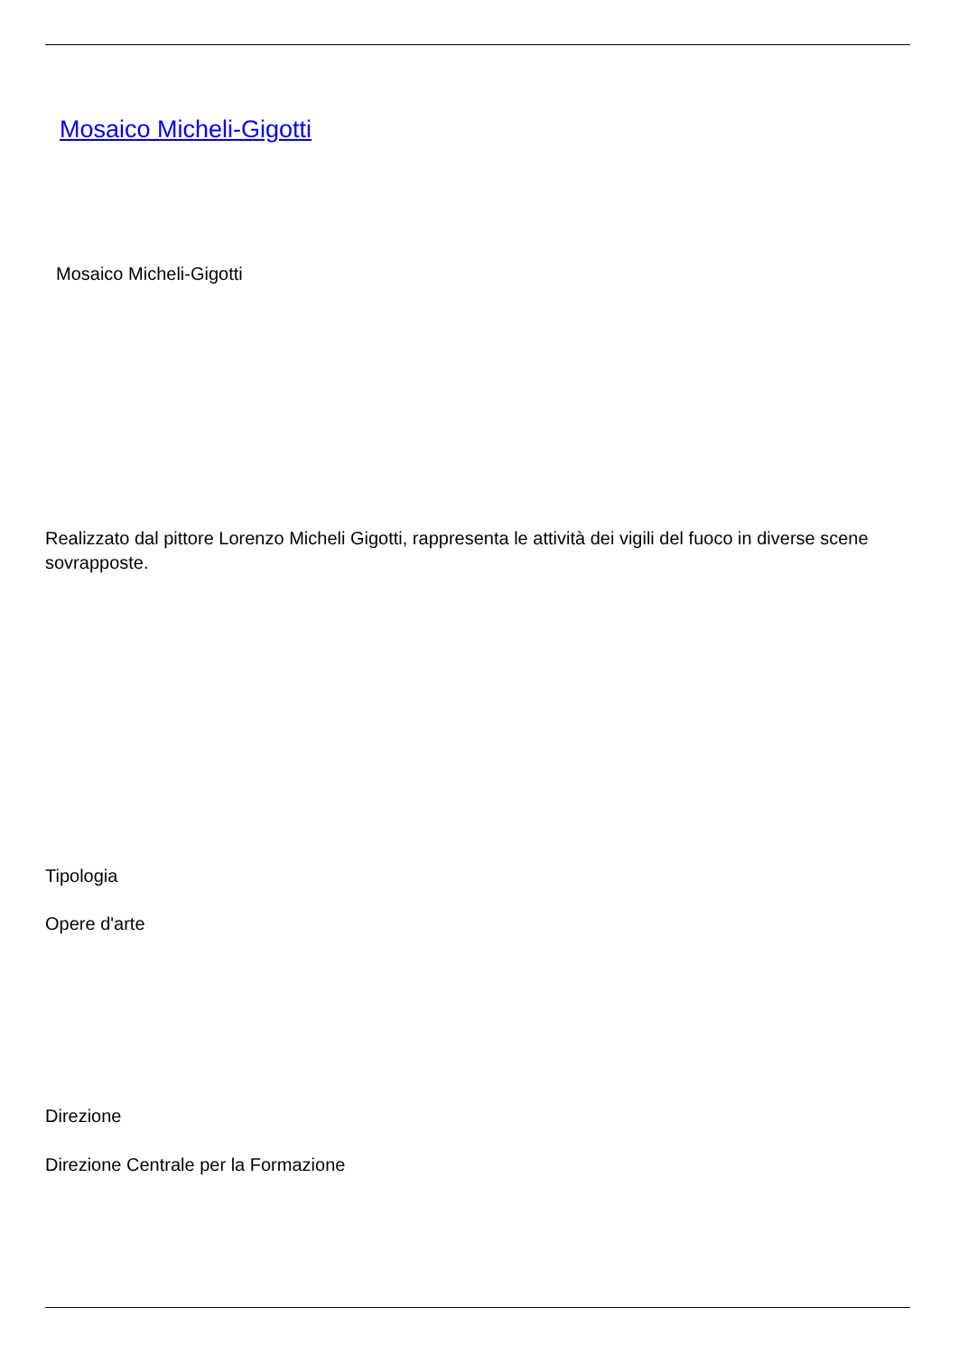Mosaico Micheli-Gigotti
Mosaico Micheli-Gigotti
Realizzato dal pittore Lorenzo Micheli Gigotti, rappresenta le attività dei vigili del fuoco in diverse scene sovrapposte.
Tipologia
Opere d'arte
Direzione
Direzione Centrale per la Formazione